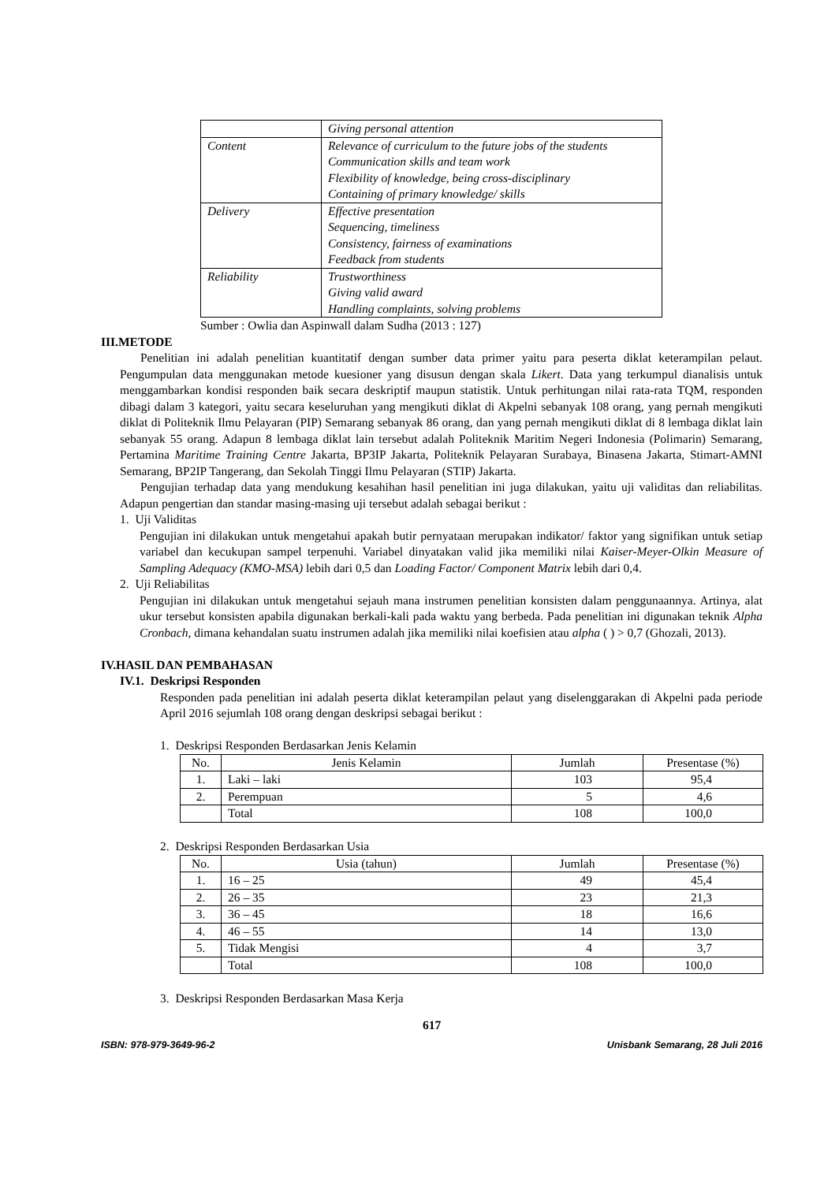| | Giving personal attention |
| Content | Relevance of curriculum to the future jobs of the students Communication skills and team work Flexibility of knowledge, being cross-disciplinary Containing of primary knowledge/ skills |
| Delivery | Effective presentation Sequencing, timeliness Consistency, fairness of examinations Feedback from students |
| Reliability | Trustworthiness Giving valid award Handling complaints, solving problems |
Sumber : Owlia dan Aspinwall dalam Sudha (2013 : 127)
III.METODE
Penelitian ini adalah penelitian kuantitatif dengan sumber data primer yaitu para peserta diklat keterampilan pelaut. Pengumpulan data menggunakan metode kuesioner yang disusun dengan skala Likert. Data yang terkumpul dianalisis untuk menggambarkan kondisi responden baik secara deskriptif maupun statistik. Untuk perhitungan nilai rata-rata TQM, responden dibagi dalam 3 kategori, yaitu secara keseluruhan yang mengikuti diklat di Akpelni sebanyak 108 orang, yang pernah mengikuti diklat di Politeknik Ilmu Pelayaran (PIP) Semarang sebanyak 86 orang, dan yang pernah mengikuti diklat di 8 lembaga diklat lain sebanyak 55 orang. Adapun 8 lembaga diklat lain tersebut adalah Politeknik Maritim Negeri Indonesia (Polimarin) Semarang, Pertamina Maritime Training Centre Jakarta, BP3IP Jakarta, Politeknik Pelayaran Surabaya, Binasena Jakarta, Stimart-AMNI Semarang, BP2IP Tangerang, dan Sekolah Tinggi Ilmu Pelayaran (STIP) Jakarta.
Pengujian terhadap data yang mendukung kesahihan hasil penelitian ini juga dilakukan, yaitu uji validitas dan reliabilitas. Adapun pengertian dan standar masing-masing uji tersebut adalah sebagai berikut :
1. Uji Validitas
Pengujian ini dilakukan untuk mengetahui apakah butir pernyataan merupakan indikator/ faktor yang signifikan untuk setiap variabel dan kecukupan sampel terpenuhi. Variabel dinyatakan valid jika memiliki nilai Kaiser-Meyer-Olkin Measure of Sampling Adequacy (KMO-MSA) lebih dari 0,5 dan Loading Factor/ Component Matrix lebih dari 0,4.
2. Uji Reliabilitas
Pengujian ini dilakukan untuk mengetahui sejauh mana instrumen penelitian konsisten dalam penggunaannya. Artinya, alat ukur tersebut konsisten apabila digunakan berkali-kali pada waktu yang berbeda. Pada penelitian ini digunakan teknik Alpha Cronbach, dimana kehandalan suatu instrumen adalah jika memiliki nilai koefisien atau alpha ( ) > 0,7 (Ghozali, 2013).
IV.HASIL DAN PEMBAHASAN
IV.1. Deskripsi Responden
Responden pada penelitian ini adalah peserta diklat keterampilan pelaut yang diselenggarakan di Akpelni pada periode April 2016 sejumlah 108 orang dengan deskripsi sebagai berikut :
1. Deskripsi Responden Berdasarkan Jenis Kelamin
| No. | Jenis Kelamin | Jumlah | Presentase (%) |
| --- | --- | --- | --- |
| 1. | Laki – laki | 103 | 95,4 |
| 2. | Perempuan | 5 | 4,6 |
| | Total | 108 | 100,0 |
2. Deskripsi Responden Berdasarkan Usia
| No. | Usia (tahun) | Jumlah | Presentase (%) |
| --- | --- | --- | --- |
| 1. | 16 – 25 | 49 | 45,4 |
| 2. | 26 – 35 | 23 | 21,3 |
| 3. | 36 – 45 | 18 | 16,6 |
| 4. | 46 – 55 | 14 | 13,0 |
| 5. | Tidak Mengisi | 4 | 3,7 |
| | Total | 108 | 100,0 |
3. Deskripsi Responden Berdasarkan Masa Kerja
617
ISBN: 978-979-3649-96-2 Unisbank Semarang, 28 Juli 2016